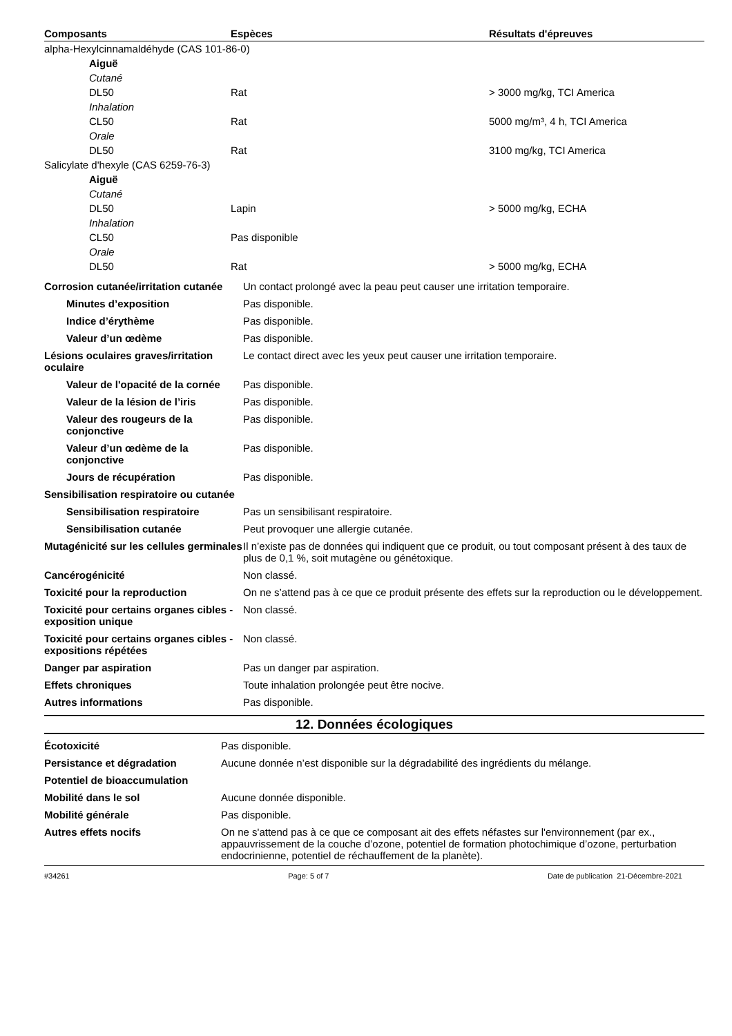| Composants | Espèces | Résultats d'épreuves |
| --- | --- | --- |
| alpha-Hexylcinnamaldéhyde (CAS 101-86-0) | | |
| Aiguë | | |
| Cutané | | |
| DL50 | Rat | > 3000 mg/kg, TCI America |
| Inhalation | | |
| CL50 | Rat | 5000 mg/m³, 4 h, TCI America |
| Orale | | |
| DL50 | Rat | 3100 mg/kg, TCI America |
| Salicylate d'hexyle (CAS 6259-76-3) | | |
| Aiguë | | |
| Cutané | | |
| DL50 | Lapin | > 5000 mg/kg, ECHA |
| Inhalation | | |
| CL50 | Pas disponible | |
| Orale | | |
| DL50 | Rat | > 5000 mg/kg, ECHA |
| Corrosion cutanée/irritation cutanée | Un contact prolongé avec la peau peut causer une irritation temporaire. |
| Minutes d’exposition | Pas disponible. |
| Indice d’érythème | Pas disponible. |
| Valeur d’un œdème | Pas disponible. |
| Lésions oculaires graves/irritation oculaire | Le contact direct avec les yeux peut causer une irritation temporaire. |
| Valeur de l'opacité de la cornée | Pas disponible. |
| Valeur de la lésion de l’iris | Pas disponible. |
| Valeur des rougeurs de la conjonctive | Pas disponible. |
| Valeur d’un œdème de la conjonctive | Pas disponible. |
| Jours de récupération | Pas disponible. |
| Sensibilisation respiratoire ou cutanée | |
| Sensibilisation respiratoire | Pas un sensibilisant respiratoire. |
| Sensibilisation cutanée | Peut provoquer une allergie cutanée. |
| Mutagénicité sur les cellules germinales | Il n’existe pas de données qui indiquent que ce produit, ou tout composant présent à des taux de plus de 0,1 %, soit mutagène ou génétoxique. |
| Cancérogénicité | Non classé. |
| Toxicité pour la reproduction | On ne s’attend pas à ce que ce produit présente des effets sur la reproduction ou le développement. |
| Toxicité pour certains organes cibles - exposition unique | Non classé. |
| Toxicité pour certains organes cibles - expositions répétées | Non classé. |
| Danger par aspiration | Pas un danger par aspiration. |
| Effets chroniques | Toute inhalation prolongée peut être nocive. |
| Autres informations | Pas disponible. |
12. Données écologiques
| Écotoxicité | Pas disponible. |
| Persistance et dégradation | Aucune donnée n’est disponible sur la dégradabilité des ingrédients du mélange. |
| Potentiel de bioaccumulation | |
| Mobilité dans le sol | Aucune donnée disponible. |
| Mobilité générale | Pas disponible. |
| Autres effets nocifs | On ne s'attend pas à ce que ce composant ait des effets néfastes sur l'environnement (par ex., appauvrissement de la couche d’ozone, potentiel de formation photochimique d’ozone, perturbation endocrinienne, potentiel de réchauffement de la planète). |
#34261 Page: 5 of 7 Date de publication 21-Décembre-2021